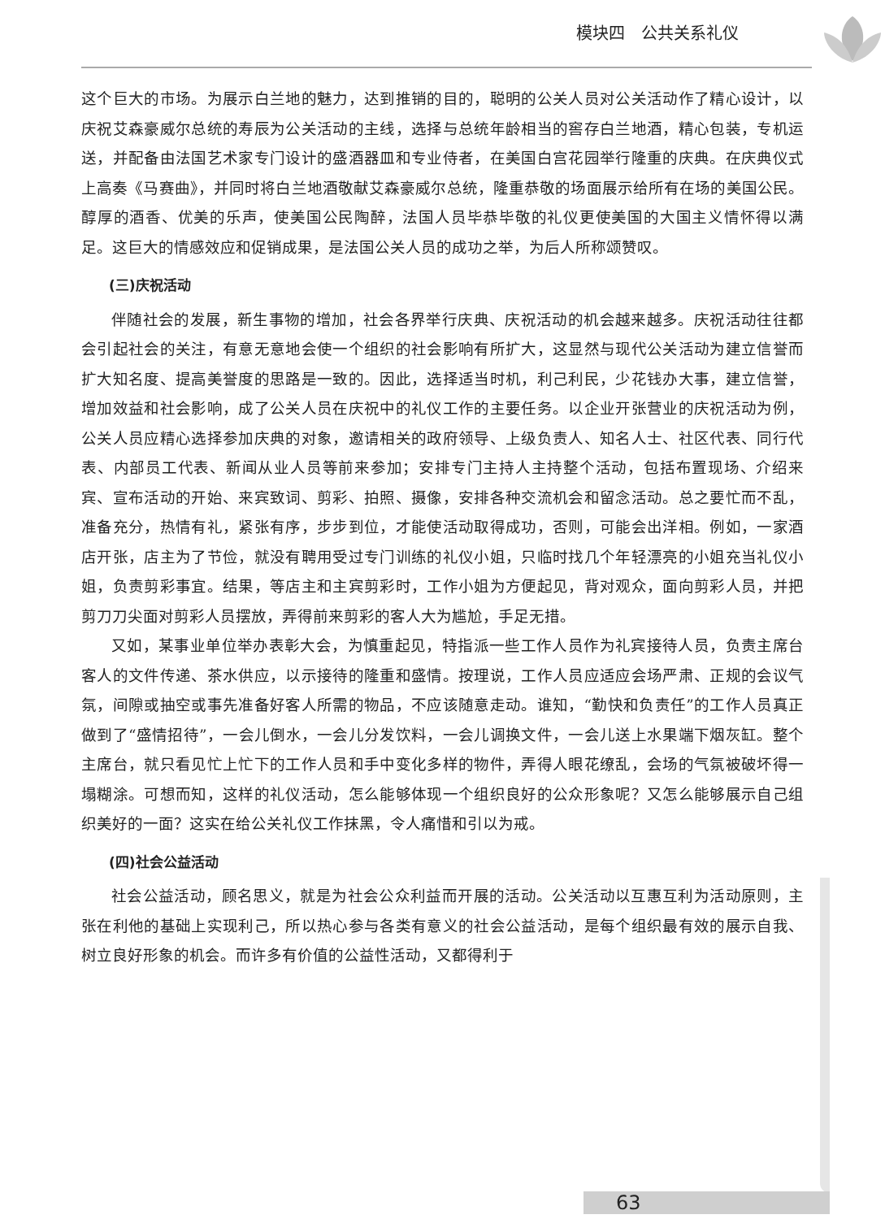模块四　公共关系礼仪
这个巨大的市场。为展示白兰地的魅力，达到推销的目的，聪明的公关人员对公关活动作了精心设计，以庆祝艾森豪威尔总统的寿辰为公关活动的主线，选择与总统年龄相当的窖存白兰地酒，精心包装，专机运送，并配备由法国艺术家专门设计的盛酒器皿和专业侍者，在美国白宫花园举行隆重的庆典。在庆典仪式上高奏《马赛曲》，并同时将白兰地酒敬献艾森豪威尔总统，隆重恭敬的场面展示给所有在场的美国公民。醇厚的酒香、优美的乐声，使美国公民陶醉，法国人员毕恭毕敬的礼仪更使美国的大国主义情怀得以满足。这巨大的情感效应和促销成果，是法国公关人员的成功之举，为后人所称颂赞叹。
(三)庆祝活动
伴随社会的发展，新生事物的增加，社会各界举行庆典、庆祝活动的机会越来越多。庆祝活动往往都会引起社会的关注，有意无意地会使一个组织的社会影响有所扩大，这显然与现代公关活动为建立信誉而扩大知名度、提高美誉度的思路是一致的。因此，选择适当时机，利己利民，少花钱办大事，建立信誉，增加效益和社会影响，成了公关人员在庆祝中的礼仪工作的主要任务。以企业开张营业的庆祝活动为例，公关人员应精心选择参加庆典的对象，邀请相关的政府领导、上级负责人、知名人士、社区代表、同行代表、内部员工代表、新闻从业人员等前来参加；安排专门主持人主持整个活动，包括布置现场、介绍来宾、宣布活动的开始、来宾致词、剪彩、拍照、摄像，安排各种交流机会和留念活动。总之要忙而不乱，准备充分，热情有礼，紧张有序，步步到位，才能使活动取得成功，否则，可能会出洋相。例如，一家酒店开张，店主为了节俭，就没有聘用受过专门训练的礼仪小姐，只临时找几个年轻漂亮的小姐充当礼仪小姐，负责剪彩事宜。结果，等店主和主宾剪彩时，工作小姐为方便起见，背对观众，面向剪彩人员，并把剪刀刀尖面对剪彩人员摆放，弄得前来剪彩的客人大为尴尬，手足无措。
又如，某事业单位举办表彰大会，为慎重起见，特指派一些工作人员作为礼宾接待人员，负责主席台客人的文件传递、茶水供应，以示接待的隆重和盛情。按理说，工作人员应适应会场严肃、正规的会议气氛，间隙或抽空或事先准备好客人所需的物品，不应该随意走动。谁知，“勤快和负责任”的工作人员真正做到了“盛情招待”，一会儿倒水，一会儿分发饮料，一会儿调换文件，一会儿送上水果端下烟灰缸。整个主席台，就只看见忙上忙下的工作人员和手中变化多样的物件，弄得人眼花缭乱，会场的气氛被破坏得一塌糊涂。可想而知，这样的礼仪活动，怎么能够体现一个组织良好的公众形象呢？又怎么能够展示自己组织美好的一面？这实在给公关礼仪工作抹黑，令人痛惜和引以为戒。
(四)社会公益活动
社会公益活动，顾名思义，就是为社会公众利益而开展的活动。公关活动以互惠互利为活动原则，主张在利他的基础上实现利己，所以热心参与各类有意义的社会公益活动，是每个组织最有效的展示自我、树立良好形象的机会。而许多有价值的公益性活动，又都得利于
63